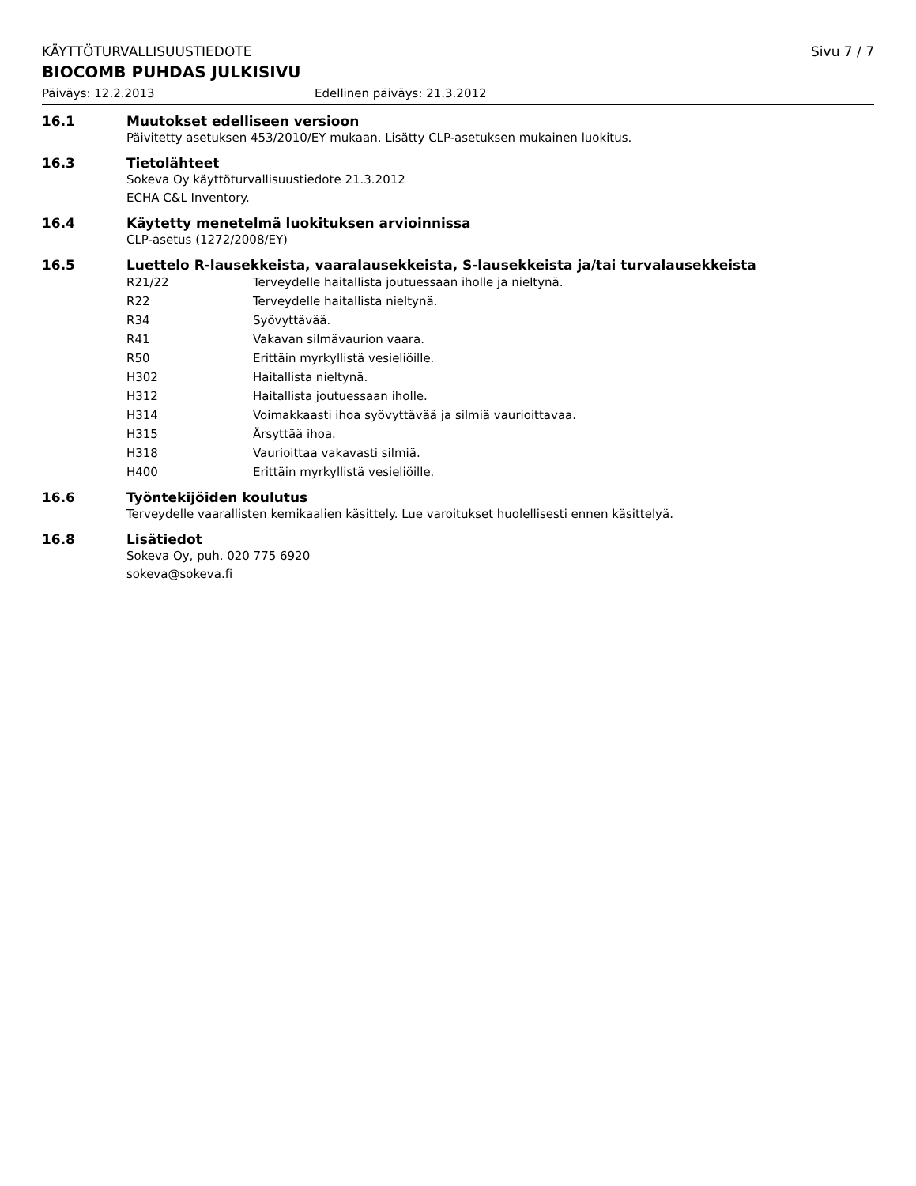KÄYTTÖTURVALLISUUSTIEDOTE Sivu 7 / 7
BIOCOMB PUHDAS JULKISIVU
Päiväys: 12.2.2013 Edellinen päiväys: 21.3.2012
16.1 Muutokset edelliseen versioon
Päivitetty asetuksen 453/2010/EY mukaan. Lisätty CLP-asetuksen mukainen luokitus.
16.3 Tietolähteet
Sokeva Oy käyttöturvallisuustiedote 21.3.2012
ECHA C&L Inventory.
16.4 Käytetty menetelmä luokituksen arvioinnissa
CLP-asetus (1272/2008/EY)
16.5 Luettelo R-lausekkeista, vaaralausekkeista, S-lausekkeista ja/tai turvalausekkeista
R21/22 Terveydelle haitallista joutuessaan iholle ja nieltynä.
R22 Terveydelle haitallista nieltynä.
R34 Syövyttävää.
R41 Vakavan silmävaurion vaara.
R50 Erittäin myrkyllistä vesieliöille.
H302 Haitallista nieltynä.
H312 Haitallista joutuessaan iholle.
H314 Voimakkaasti ihoa syövyttävää ja silmiä vaurioittavaa.
H315 Ärsyttää ihoa.
H318 Vaurioittaa vakavasti silmiä.
H400 Erittäin myrkyllistä vesieliöille.
16.6 Työntekijöiden koulutus
Terveydelle vaarallisten kemikaalien käsittely. Lue varoitukset huolellisesti ennen käsittelyä.
16.8 Lisätiedot
Sokeva Oy, puh. 020 775 6920
sokeva@sokeva.fi